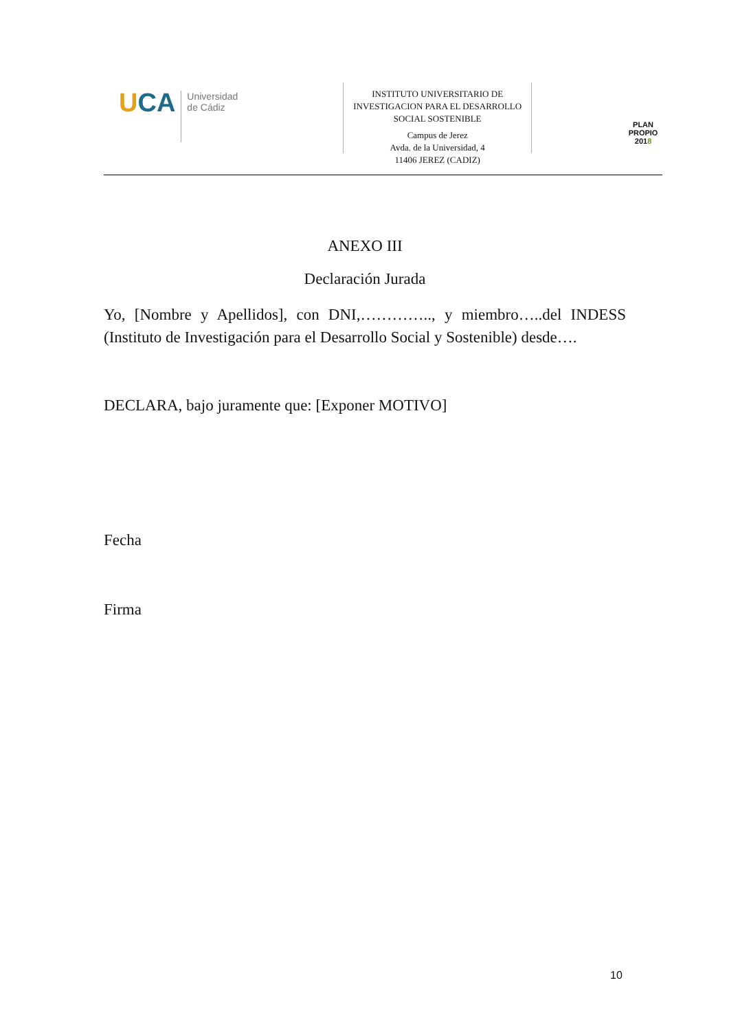UCA
Universidad
de Cádiz
INSTITUTO UNIVERSITARIO DE INVESTIGACION PARA EL DESARROLLO SOCIAL SOSTENIBLE
Campus de Jerez
Avda. de la Universidad, 4
11406 JEREZ (CADIZ)
PLAN PROPIO
2018
ANEXO III
Declaración Jurada
Yo, [Nombre y Apellidos], con DNI,………….., y miembro…..del INDESS (Instituto de Investigación para el Desarrollo Social y Sostenible) desde….
DECLARA, bajo juramente que: [Exponer MOTIVO]
Fecha
Firma
10